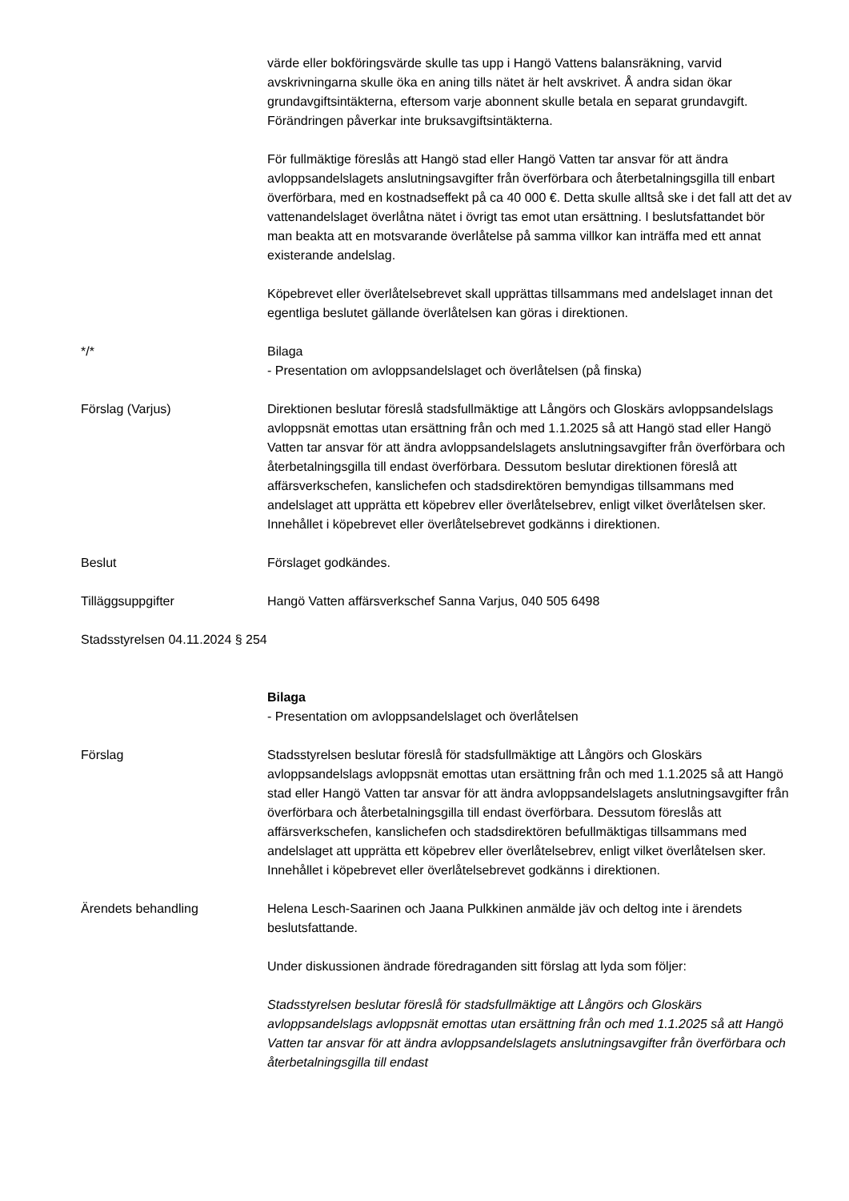värde eller bokföringsvärde skulle tas upp i Hangö Vattens balansräkning, varvid avskrivningarna skulle öka en aning tills nätet är helt avskrivet. Å andra sidan ökar grundavgiftsintäkterna, eftersom varje abonnent skulle betala en separat grundavgift. Förändringen påverkar inte bruksavgiftsintäkterna.
För fullmäktige föreslås att Hangö stad eller Hangö Vatten tar ansvar för att ändra avloppsandelslagets anslutningsavgifter från överförbara och återbetalningsgilla till enbart överförbara, med en kostnadseffekt på ca 40 000 €. Detta skulle alltså ske i det fall att det av vattenandelslaget överlåtna nätet i övrigt tas emot utan ersättning. I beslutsfattandet bör man beakta att en motsvarande överlåtelse på samma villkor kan inträffa med ett annat existerande andelslag.
Köpebrevet eller överlåtelsebrevet skall upprättas tillsammans med andelslaget innan det egentliga beslutet gällande överlåtelsen kan göras i direktionen.
*/* Bilaga
- Presentation om avloppsandelslaget och överlåtelsen (på finska)
Förslag (Varjus) Direktionen beslutar föreslå stadsfullmäktige att Långörs och Gloskärs avloppsandelslags avloppsnät emottas utan ersättning från och med 1.1.2025 så att Hangö stad eller Hangö Vatten tar ansvar för att ändra avloppsandelslagets anslutningsavgifter från överförbara och återbetalningsgilla till endast överförbara. Dessutom beslutar direktionen föreslå att affärsverkschefen, kanslichefen och stadsdirektören bemyndigas tillsammans med andelslaget att upprätta ett köpebrev eller överlåtelsebrev, enligt vilket överlåtelsen sker. Innehållet i köpebrevet eller överlåtelsebrevet godkänns i direktionen.
Beslut Förslaget godkändes.
Tilläggsuppgifter Hangö Vatten affärsverkschef Sanna Varjus, 040 505 6498
Stadsstyrelsen 04.11.2024 § 254
Bilaga
- Presentation om avloppsandelslaget och överlåtelsen
Förslag Stadsstyrelsen beslutar föreslå för stadsfullmäktige att Långörs och Gloskärs avloppsandelslags avloppsnät emottas utan ersättning från och med 1.1.2025 så att Hangö stad eller Hangö Vatten tar ansvar för att ändra avloppsandelslagets anslutningsavgifter från överförbara och återbetalningsgilla till endast överförbara. Dessutom föreslås att affärsverkschefen, kanslichefen och stadsdirektören befullmäktigas tillsammans med andelslaget att upprätta ett köpebrev eller överlåtelsebrev, enligt vilket överlåtelsen sker. Innehållet i köpebrevet eller överlåtelsebrevet godkänns i direktionen.
Ärendets behandling Helena Lesch-Saarinen och Jaana Pulkkinen anmälde jäv och deltog inte i ärendets beslutsfattande.
Under diskussionen ändrade föredraganden sitt förslag att lyda som följer:
Stadsstyrelsen beslutar föreslå för stadsfullmäktige att Långörs och Gloskärs avloppsandelslags avloppsnät emottas utan ersättning från och med 1.1.2025 så att Hangö Vatten tar ansvar för att ändra avloppsandelslagets anslutningsavgifter från överförbara och återbetalningsgilla till endast